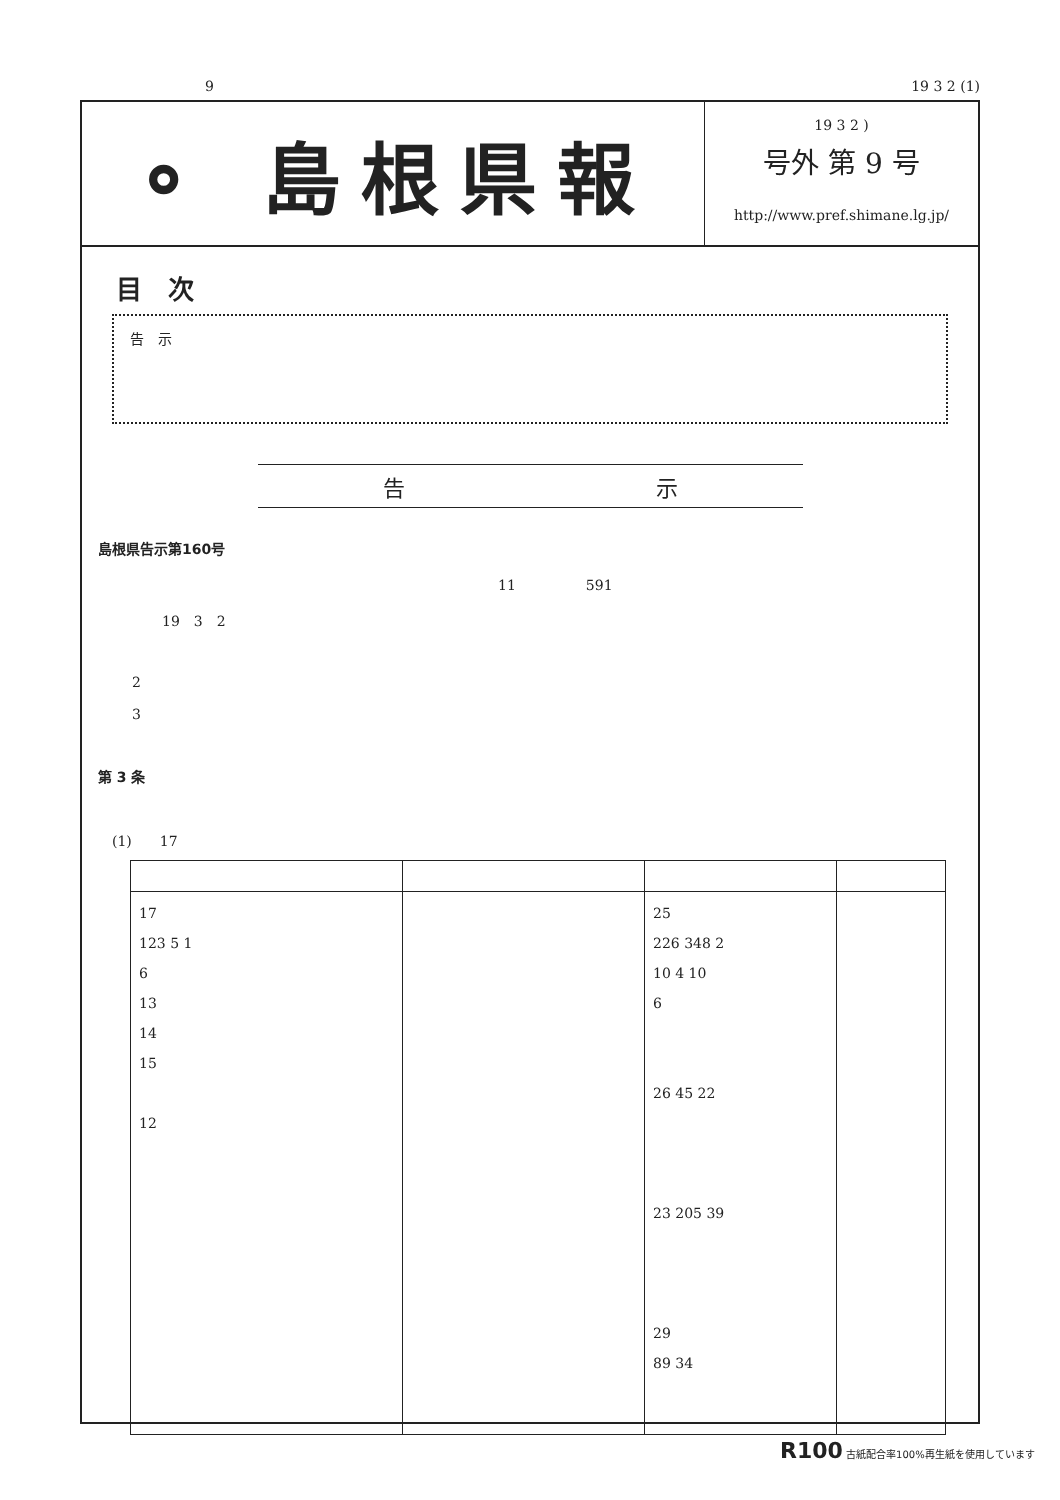9 19 3 2 (1)
⚬ 島根県報
19 3 2 )
号外 第 9 号
http://www.pref.shimane.lg.jp/
目　次
告　示
告 示
島根県告示第160号
11　　　　　591
19　3　2
2
3
第 3 条
(1)　　17
| 17 123 5 1 6 13 14 15 12 | | 25 226 348 2 10 4 10 6 26 45 22 23 205 39 29 89 34 | |
R100 古紙配合率100%再生紙を使用しています